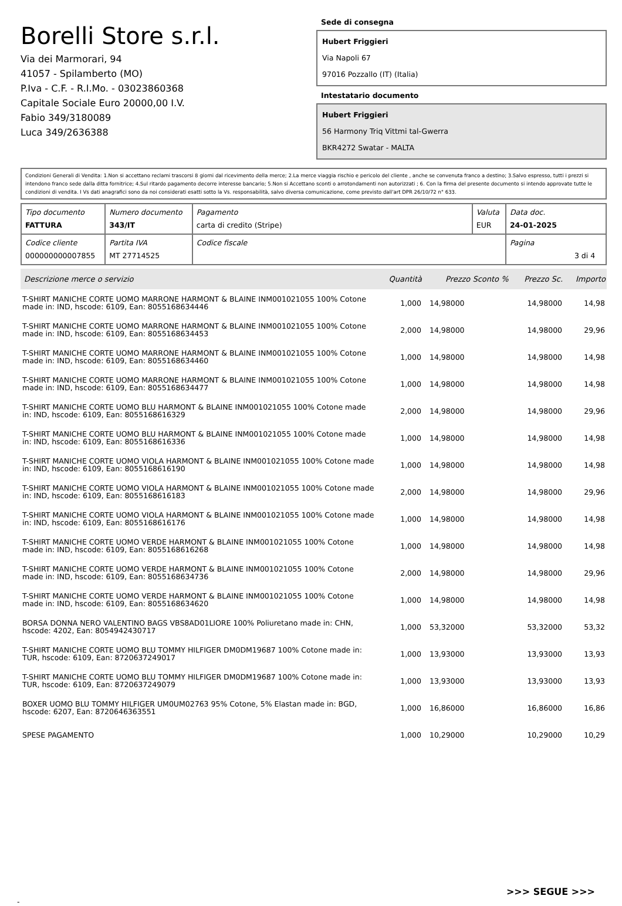Borelli Store s.r.l.
Via dei Marmorari, 94
41057 - Spilamberto (MO)
P.Iva - C.F. - R.I.Mo. - 03023860368
Capitale Sociale Euro 20000,00 I.V.
Fabio 349/3180089
Luca 349/2636388
Sede di consegna
Hubert Friggieri
Via Napoli 67
97016 Pozzallo (IT) (Italia)
Intestatario documento
Hubert Friggieri
56 Harmony Triq Vittmi tal-Gwerra
BKR4272 Swatar - MALTA
Condizioni Generali di Vendita: 1.Non si accettano reclami trascorsi 8 giorni dal ricevimento della merce; 2.La merce viaggia rischio e pericolo del cliente , anche se convenuta franco a destino; 3.Salvo espresso, tutti i prezzi si intendono franco sede dalla ditta fornitrice; 4.Sul ritardo pagamento decorre interesse bancario; 5.Non si Accettano sconti o arrotondamenti non autorizzati ; 6. Con la firma del presente documento si intendo approvate tutte le condizioni di vendita. I Vs dati anagrafici sono da noi considerati esatti sotto la Vs. responsabilità, salvo diversa comunicazione, come previsto dall'art DPR 26/10/72 n° 633.
| Tipo documento FATTURA | Numero documento 343/IT | Pagamento carta di credito (Stripe) | Valuta EUR | Data doc. 24-01-2025 |
| Codice cliente 000000000007855 | Partita IVA MT 27714525 | Codice fiscale | | Pagina 3 di 4 |
| Descrizione merce o servizio | Quantità | Prezzo Sconto % | Prezzo Sc. | Importo |
| --- | --- | --- | --- | --- |
| T-SHIRT MANICHE CORTE UOMO MARRONE HARMONT & BLAINE INM001021055 100% Cotone made in: IND, hscode: 6109, Ean: 8055168634446 | 1,000 | 14,98000 | 14,98000 | 14,98 |
| T-SHIRT MANICHE CORTE UOMO MARRONE HARMONT & BLAINE INM001021055 100% Cotone made in: IND, hscode: 6109, Ean: 8055168634453 | 2,000 | 14,98000 | 14,98000 | 29,96 |
| T-SHIRT MANICHE CORTE UOMO MARRONE HARMONT & BLAINE INM001021055 100% Cotone made in: IND, hscode: 6109, Ean: 8055168634460 | 1,000 | 14,98000 | 14,98000 | 14,98 |
| T-SHIRT MANICHE CORTE UOMO MARRONE HARMONT & BLAINE INM001021055 100% Cotone made in: IND, hscode: 6109, Ean: 8055168634477 | 1,000 | 14,98000 | 14,98000 | 14,98 |
| T-SHIRT MANICHE CORTE UOMO BLU HARMONT & BLAINE INM001021055 100% Cotone made in: IND, hscode: 6109, Ean: 8055168616329 | 2,000 | 14,98000 | 14,98000 | 29,96 |
| T-SHIRT MANICHE CORTE UOMO BLU HARMONT & BLAINE INM001021055 100% Cotone made in: IND, hscode: 6109, Ean: 8055168616336 | 1,000 | 14,98000 | 14,98000 | 14,98 |
| T-SHIRT MANICHE CORTE UOMO VIOLA HARMONT & BLAINE INM001021055 100% Cotone made in: IND, hscode: 6109, Ean: 8055168616190 | 1,000 | 14,98000 | 14,98000 | 14,98 |
| T-SHIRT MANICHE CORTE UOMO VIOLA HARMONT & BLAINE INM001021055 100% Cotone made in: IND, hscode: 6109, Ean: 8055168616183 | 2,000 | 14,98000 | 14,98000 | 29,96 |
| T-SHIRT MANICHE CORTE UOMO VIOLA HARMONT & BLAINE INM001021055 100% Cotone made in: IND, hscode: 6109, Ean: 8055168616176 | 1,000 | 14,98000 | 14,98000 | 14,98 |
| T-SHIRT MANICHE CORTE UOMO VERDE HARMONT & BLAINE INM001021055 100% Cotone made in: IND, hscode: 6109, Ean: 8055168616268 | 1,000 | 14,98000 | 14,98000 | 14,98 |
| T-SHIRT MANICHE CORTE UOMO VERDE HARMONT & BLAINE INM001021055 100% Cotone made in: IND, hscode: 6109, Ean: 8055168634736 | 2,000 | 14,98000 | 14,98000 | 29,96 |
| T-SHIRT MANICHE CORTE UOMO VERDE HARMONT & BLAINE INM001021055 100% Cotone made in: IND, hscode: 6109, Ean: 8055168634620 | 1,000 | 14,98000 | 14,98000 | 14,98 |
| BORSA DONNA NERO VALENTINO BAGS VBS8AD01LIORE 100% Poliuretano made in: CHN, hscode: 4202, Ean: 8054942430717 | 1,000 | 53,32000 | 53,32000 | 53,32 |
| T-SHIRT MANICHE CORTE UOMO BLU TOMMY HILFIGER DM0DM19687 100% Cotone made in: TUR, hscode: 6109, Ean: 8720637249017 | 1,000 | 13,93000 | 13,93000 | 13,93 |
| T-SHIRT MANICHE CORTE UOMO BLU TOMMY HILFIGER DM0DM19687 100% Cotone made in: TUR, hscode: 6109, Ean: 8720637249079 | 1,000 | 13,93000 | 13,93000 | 13,93 |
| BOXER UOMO BLU TOMMY HILFIGER UM0UM02763 95% Cotone, 5% Elastan made in: BGD, hscode: 6207, Ean: 8720646363551 | 1,000 | 16,86000 | 16,86000 | 16,86 |
| SPESE PAGAMENTO | 1,000 | 10,29000 | 10,29000 | 10,29 |
>>> SEGUE >>>
-